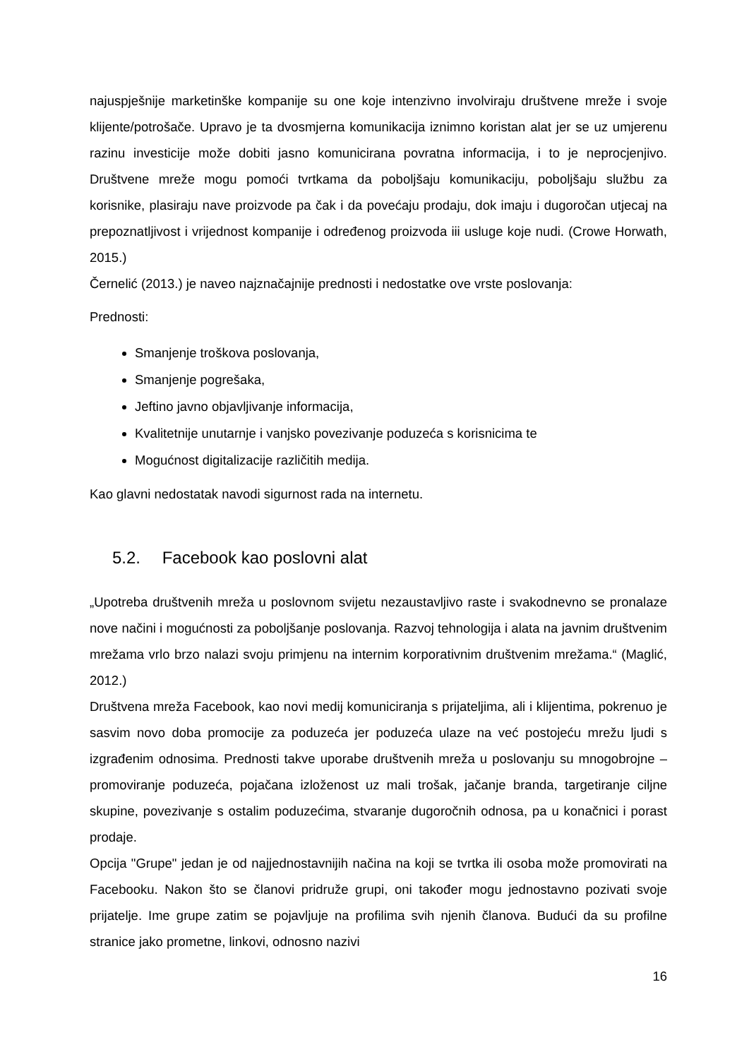najuspješnije marketinške kompanije su one koje intenzivno involviraju društvene mreže i svoje klijente/potrošače. Upravo je ta dvosmjerna komunikacija iznimno koristan alat jer se uz umjerenu razinu investicije može dobiti jasno komunicirana povratna informacija, i to je neprocjenjivo. Društvene mreže mogu pomoći tvrtkama da poboljšaju komunikaciju, poboljšaju službu za korisnike, plasiraju nave proizvode pa čak i da povećaju prodaju, dok imaju i dugoročan utjecaj na prepoznatljivost i vrijednost kompanije i određenog proizvoda iii usluge koje nudi. (Crowe Horwath, 2015.)
Černelić (2013.) je naveo najznačajnije prednosti i nedostatke ove vrste poslovanja:
Prednosti:
Smanjenje troškova poslovanja,
Smanjenje pogrešaka,
Jeftino javno objavljivanje informacija,
Kvalitetnije unutarnje i vanjsko povezivanje poduzeća s korisnicima te
Mogućnost digitalizacije različitih medija.
Kao glavni nedostatak navodi sigurnost rada na internetu.
5.2. Facebook kao poslovni alat
„Upotreba društvenih mreža u poslovnom svijetu nezaustavljivo raste i svakodnevno se pronalaze nove načini i mogućnosti za poboljšanje poslovanja. Razvoj tehnologija i alata na javnim društvenim mrežama vrlo brzo nalazi svoju primjenu na internim korporativnim društvenim mrežama.“ (Maglić, 2012.)
Društvena mreža Facebook, kao novi medij komuniciranja s prijateljima, ali i klijentima, pokrenuo je sasvim novo doba promocije za poduzeća jer poduzeća ulaze na već postojeću mrežu ljudi s izgrađenim odnosima. Prednosti takve uporabe društvenih mreža u poslovanju su mnogobrojne – promoviranje poduzeća, pojačana izloženost uz mali trošak, jačanje branda, targetiranje ciljne skupine, povezivanje s ostalim poduzećima, stvaranje dugoročnih odnosa, pa u konačnici i porast prodaje.
Opcija "Grupe" jedan je od najjednostavnijih načina na koji se tvrtka ili osoba može promovirati na Facebooku. Nakon što se članovi pridruže grupi, oni također mogu jednostavno pozivati svoje prijatelje. Ime grupe zatim se pojavljuje na profilima svih njenih članova. Budući da su profilne stranice jako prometne, linkovi, odnosno nazivi
16